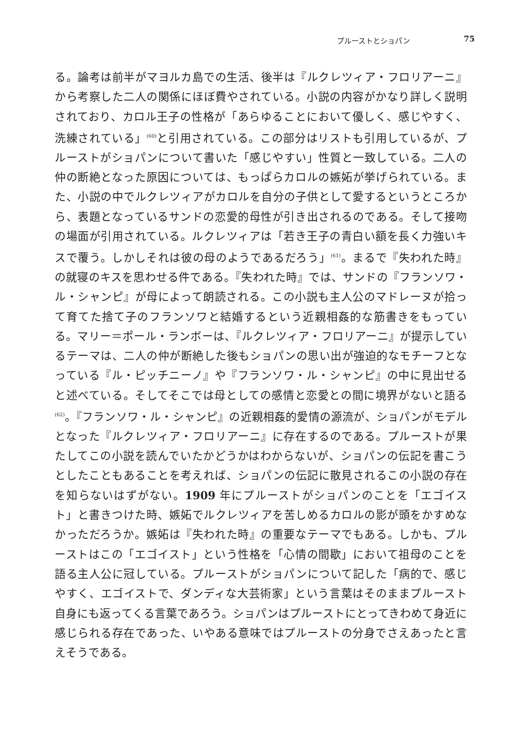プルーストとショパン 75
る。論考は前半がマヨルカ島での生活、後半は『ルクレツィア・フロリアーニ』から考察した二人の関係にほぼ費やされている。小説の内容がかなり詳しく説明されており、カロル王子の性格が「あらゆることにおいて優しく、感じやすく、洗練されている」<sup>(60)</sup>と引用されている。この部分はリストも引用しているが、プルーストがショパンについて書いた「感じやすい」性質と一致している。二人の仲の断絶となった原因については、もっぱらカロルの嫉妬が挙げられている。また、小説の中でルクレツィアがカロルを自分の子供として愛するというところから、表題となっているサンドの恋愛的母性が引き出されるのである。そして接吻の場面が引用されている。ルクレツィアは「若き王子の青白い額を長く力強いキスで覆う。しかしそれは彼の母のようであるだろう」<sup>(61)</sup>。まるで『失われた時』の就寝のキスを思わせる件である。『失われた時』では、サンドの『フランソワ・ル・シャンピ』が母によって朗読される。この小説も主人公のマドレーヌが拾って育てた捨て子のフランソワと結婚するという近親相姦的な筋書きをもっている。マリー＝ポール・ランボーは、『ルクレツィア・フロリアーニ』が提示しているテーマは、二人の仲が断絶した後もショパンの思い出が強迫的なモチーフとなっている『ル・ピッチニーノ』や『フランソワ・ル・シャンピ』の中に見出せると述べている。そしてそこでは母としての感情と恋愛との間に境界がないと語る<sup>(62)</sup>。『フランソワ・ル・シャンピ』の近親相姦的愛情の源流が、ショパンがモデルとなった『ルクレツィア・フロリアーニ』に存在するのである。プルーストが果たしてこの小説を読んでいたかどうかはわからないが、ショパンの伝記を書こうとしたこともあることを考えれば、ショパンの伝記に散見されるこの小説の存在を知らないはずがない。1909 年にプルーストがショパンのことを「エゴイスト」と書きつけた時、嫉妬でルクレツィアを苦しめるカロルの影が頭をかすめなかっただろうか。嫉妬は『失われた時』の重要なテーマでもある。しかも、プルーストはこの「エゴイスト」という性格を「心情の間歇」において祖母のことを語る主人公に冠している。プルーストがショパンについて記した「病的で、感じやすく、エゴイストで、ダンディな大芸術家」という言葉はそのままプルースト自身にも返ってくる言葉であろう。ショパンはプルーストにとってきわめて身近に感じられる存在であった、いやある意味ではプルーストの分身でさえあったと言えそうである。